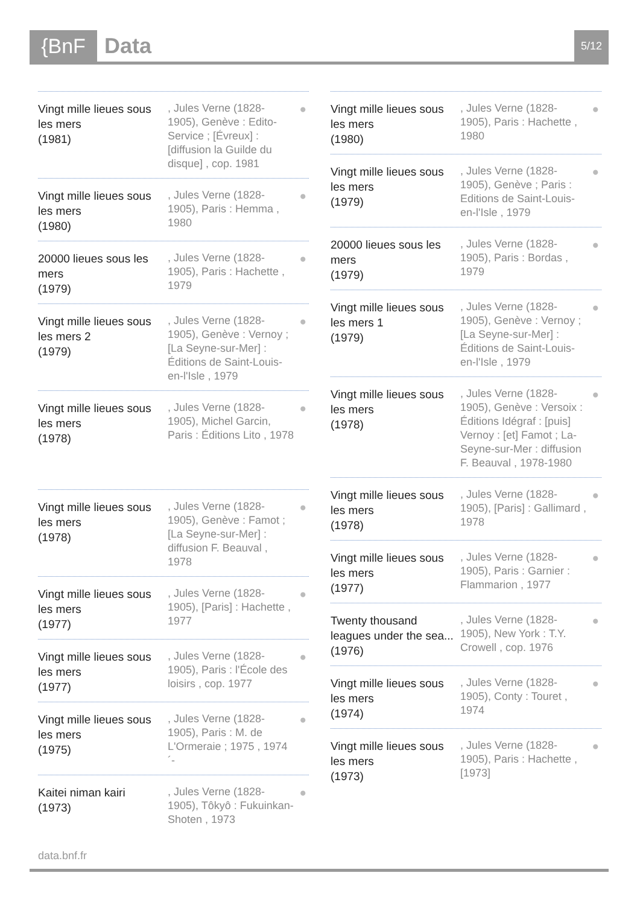{BnF Data 5/12
Vingt mille lieues sous les mers
(1981)
, Jules Verne (1828-1905), Genève : Edito-Service ; [Évreux] : [diffusion la Guilde du disque] , cop. 1981
●
Vingt mille lieues sous les mers
(1980)
, Jules Verne (1828-1905), Paris : Hemma , 1980
●
20000 lieues sous les mers
(1979)
, Jules Verne (1828-1905), Paris : Hachette , 1979
●
Vingt mille lieues sous les mers 2
(1979)
, Jules Verne (1828-1905), Genève : Vernoy ; [La Seyne-sur-Mer] : Éditions de Saint-Louis-en-l'Isle , 1979
●
Vingt mille lieues sous les mers
(1978)
, Jules Verne (1828-1905), Michel Garcin, Paris : Éditions Lito , 1978
●
Vingt mille lieues sous les mers
(1978)
, Jules Verne (1828-1905), Genève : Famot ; [La Seyne-sur-Mer] : diffusion F. Beauval , 1978
●
Vingt mille lieues sous les mers
(1977)
, Jules Verne (1828-1905), [Paris] : Hachette , 1977
●
Vingt mille lieues sous les mers
(1977)
, Jules Verne (1828-1905), Paris : l'École des loisirs , cop. 1977
●
Vingt mille lieues sous les mers
(1975)
, Jules Verne (1828-1905), Paris : M. de L'Ormeraie ; 1975 , 1974´-
●
Kaitei niman kairi
(1973)
, Jules Verne (1828-1905), Tôkyô : Fukuinkan-Shoten , 1973
●
Vingt mille lieues sous les mers
(1980)
, Jules Verne (1828-1905), Paris : Hachette , 1980
●
Vingt mille lieues sous les mers
(1979)
, Jules Verne (1828-1905), Genève ; Paris : Editions de Saint-Louis-en-l'Isle , 1979
●
20000 lieues sous les mers
(1979)
, Jules Verne (1828-1905), Paris : Bordas , 1979
●
Vingt mille lieues sous les mers 1
(1979)
, Jules Verne (1828-1905), Genève : Vernoy ; [La Seyne-sur-Mer] : Éditions de Saint-Louis-en-l'Isle , 1979
●
Vingt mille lieues sous les mers
(1978)
, Jules Verne (1828-1905), Genève : Versoix : Éditions Idégraf : [puis] Vernoy : [et] Famot ; La-Seyne-sur-Mer : diffusion F. Beauval , 1978-1980
●
Vingt mille lieues sous les mers
(1978)
, Jules Verne (1828-1905), [Paris] : Gallimard , 1978
●
Vingt mille lieues sous les mers
(1977)
, Jules Verne (1828-1905), Paris : Garnier : Flammarion , 1977
●
Twenty thousand leagues under the sea...
(1976)
, Jules Verne (1828-1905), New York : T.Y. Crowell , cop. 1976
●
Vingt mille lieues sous les mers
(1974)
, Jules Verne (1828-1905), Conty : Touret , 1974
●
Vingt mille lieues sous les mers
(1973)
, Jules Verne (1828-1905), Paris : Hachette , [1973]
●
data.bnf.fr